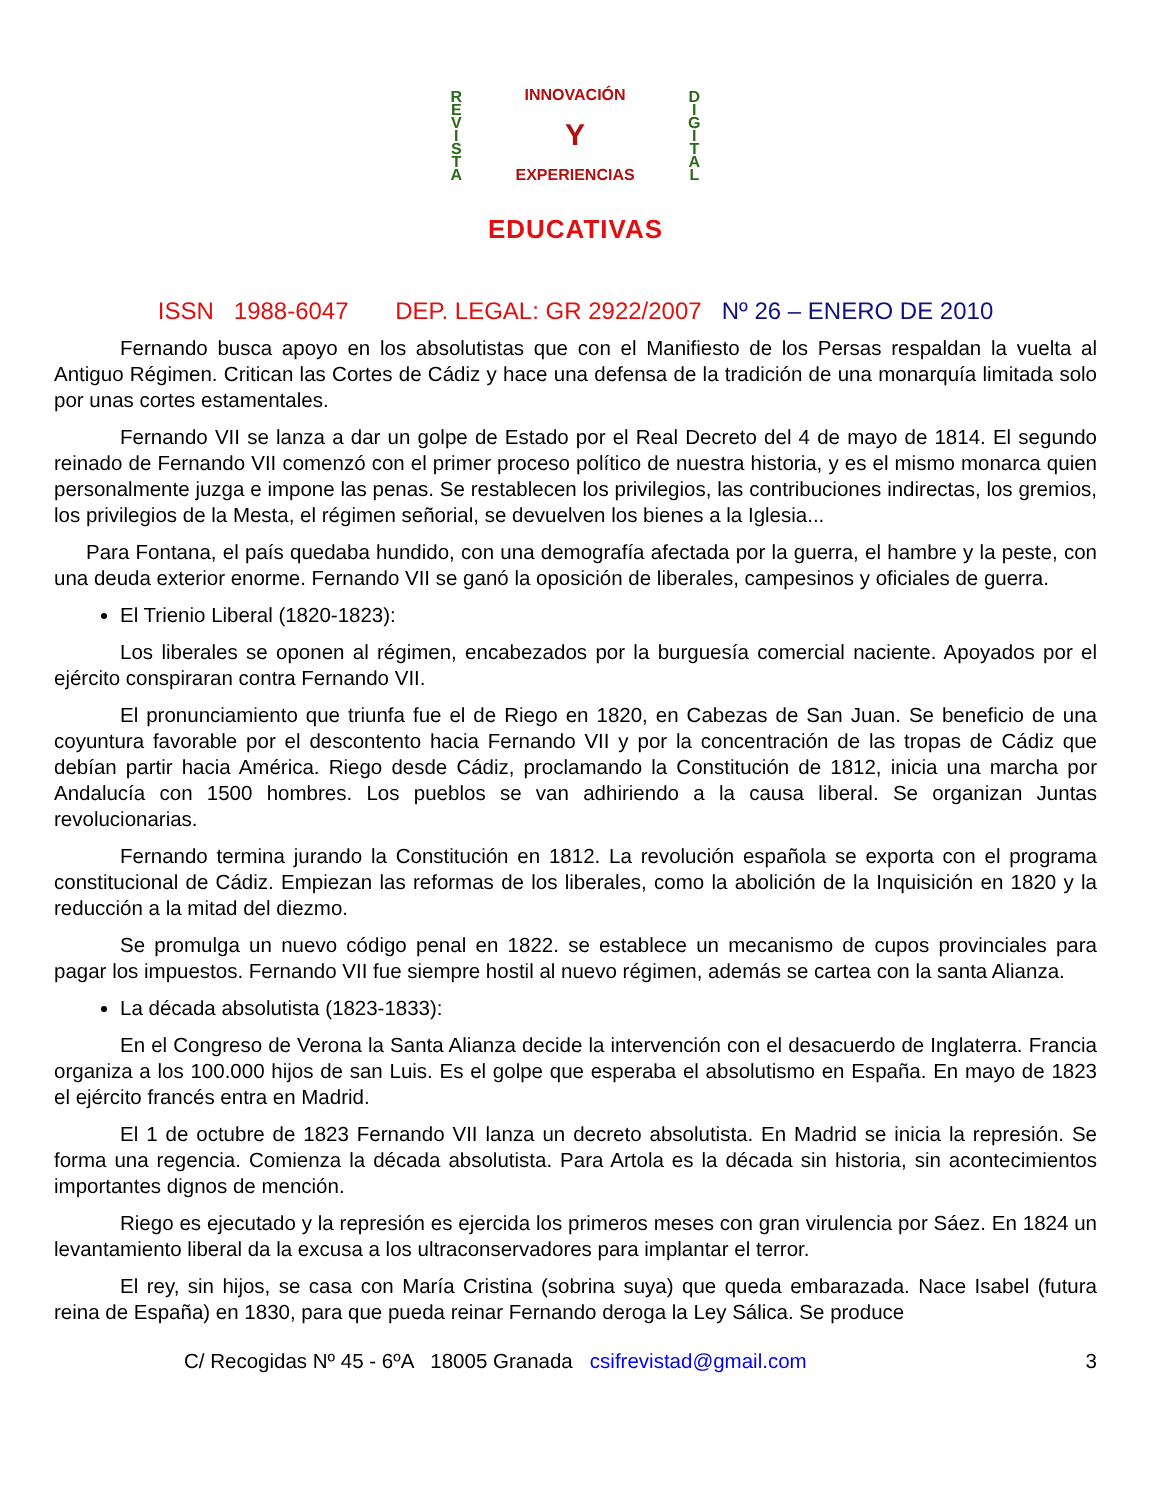REVISTA
INNOVACIÓN
Y
EXPERIENCIAS
DIGITAL
EDUCATIVAS
ISSN 1988-6047 DEP. LEGAL: GR 2922/2007 Nº 26 – ENERO DE 2010
Fernando busca apoyo en los absolutistas que con el Manifiesto de los Persas respaldan la vuelta al Antiguo Régimen. Critican las Cortes de Cádiz y hace una defensa de la tradición de una monarquía limitada solo por unas cortes estamentales.
Fernando VII se lanza a dar un golpe de Estado por el Real Decreto del 4 de mayo de 1814. El segundo reinado de Fernando VII comenzó con el primer proceso político de nuestra historia, y es el mismo monarca quien personalmente juzga e impone las penas. Se restablecen los privilegios, las contribuciones indirectas, los gremios, los privilegios de la Mesta, el régimen señorial, se devuelven los bienes a la Iglesia...
Para Fontana, el país quedaba hundido, con una demografía afectada por la guerra, el hambre y la peste, con una deuda exterior enorme. Fernando VII se ganó la oposición de liberales, campesinos y oficiales de guerra.
El Trienio Liberal (1820-1823):
Los liberales se oponen al régimen, encabezados por la burguesía comercial naciente. Apoyados por el ejército conspiraran contra Fernando VII.
El pronunciamiento que triunfa fue el de Riego en 1820, en Cabezas de San Juan. Se beneficio de una coyuntura favorable por el descontento hacia Fernando VII y por la concentración de las tropas de Cádiz que debían partir hacia América. Riego desde Cádiz, proclamando la Constitución de 1812, inicia una marcha por Andalucía con 1500 hombres. Los pueblos se van adhiriendo a la causa liberal. Se organizan Juntas revolucionarias.
Fernando termina jurando la Constitución en 1812. La revolución española se exporta con el programa constitucional de Cádiz. Empiezan las reformas de los liberales, como la abolición de la Inquisición en 1820 y la reducción a la mitad del diezmo.
Se promulga un nuevo código penal en 1822. se establece un mecanismo de cupos provinciales para pagar los impuestos. Fernando VII fue siempre hostil al nuevo régimen, además se cartea con la santa Alianza.
La década absolutista (1823-1833):
En el Congreso de Verona la Santa Alianza decide la intervención con el desacuerdo de Inglaterra. Francia organiza a los 100.000 hijos de san Luis. Es el golpe que esperaba el absolutismo en España. En mayo de 1823 el ejército francés entra en Madrid.
El 1 de octubre de 1823 Fernando VII lanza un decreto absolutista. En Madrid se inicia la represión. Se forma una regencia. Comienza la década absolutista. Para Artola es la década sin historia, sin acontecimientos importantes dignos de mención.
Riego es ejecutado y la represión es ejercida los primeros meses con gran virulencia por Sáez. En 1824 un levantamiento liberal da la excusa a los ultraconservadores para implantar el terror.
El rey, sin hijos, se casa con María Cristina (sobrina suya) que queda embarazada. Nace Isabel (futura reina de España) en 1830, para que pueda reinar Fernando deroga la Ley Sálica. Se produce
C/ Recogidas Nº 45 - 6ºA 18005 Granada csifrevistad@gmail.com 3